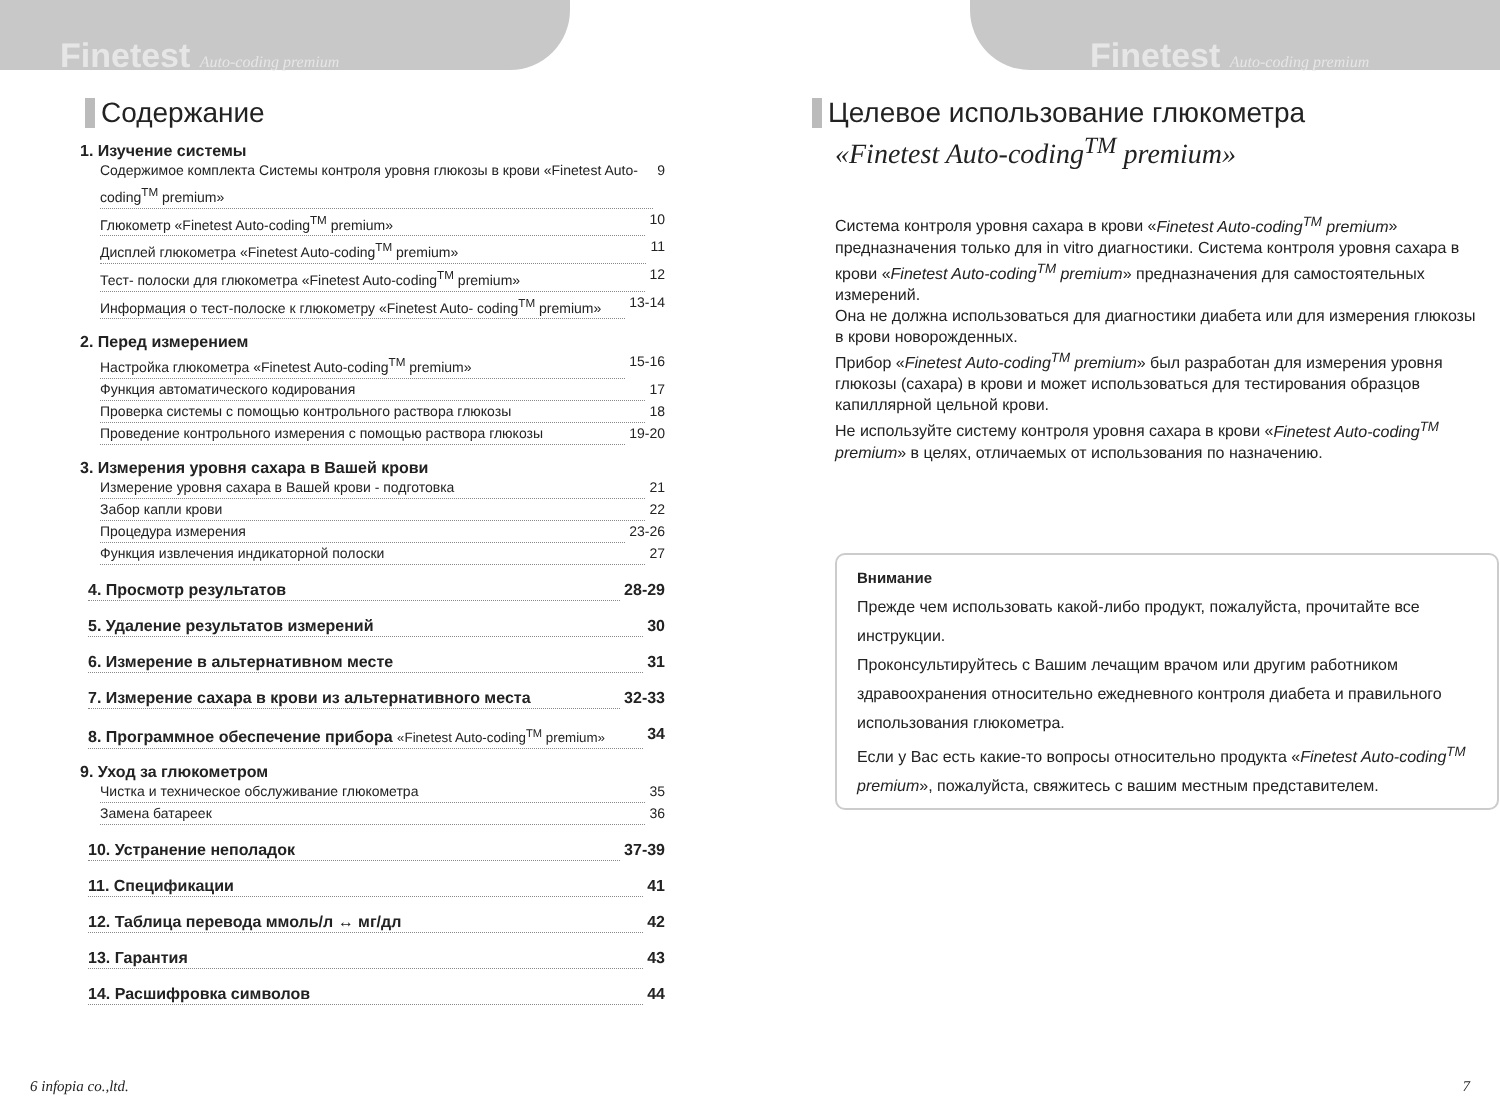Finetest Auto-coding premium
Содержание
1. Изучение системы
Содержимое комплекта Системы контроля уровня глюкозы в крови «Finetest Auto-coding<sup>TM</sup> premium» 9
Глюкометр «Finetest Auto-coding<sup>TM</sup> premium» 10
Дисплей глюкометра «Finetest Auto-coding<sup>TM</sup> premium» 11
Тест- полоски для глюкометра «Finetest Auto-coding<sup>TM</sup> premium» 12
Информация о тест-полоске к глюкометру «Finetest Auto- coding<sup>TM</sup> premium» 13-14
2. Перед измерением
Настройка глюкометра «Finetest Auto-coding<sup>TM</sup> premium» 15-16
Функция автоматического кодирования 17
Проверка системы с помощью контрольного раствора глюкозы 18
Проведение контрольного измерения с помощью раствора глюкозы 19-20
3. Измерения уровня сахара в Вашей крови
Измерение уровня сахара в Вашей крови - подготовка 21
Забор капли крови 22
Процедура измерения 23-26
Функция извлечения индикаторной полоски 27
4. Просмотр результатов 28-29
5. Удаление результатов измерений 30
6. Измерение в альтернативном месте 31
7. Измерение сахара в крови из альтернативного места 32-33
8. Программное обеспечение прибора «Finetest Auto-coding<sup>TM</sup> premium» 34
9. Уход за глюкометром
Чистка и техническое обслуживание глюкометра 35
Замена батареек 36
10. Устранение неполадок 37-39
11. Спецификации 41
12. Таблица перевода ммоль/л ↔ мг/дл 42
13. Гарантия 43
14. Расшифровка символов 44
6 infopia co.,ltd.
Finetest Auto-coding premium
Целевое использование глюкометра
«Finetest Auto-coding<sup>TM</sup> premium»
Система контроля уровня сахара в крови «Finetest Auto-coding<sup>TM</sup> premium» предназначения только для in vitro диагностики. Система контроля уровня сахара в крови «Finetest Auto-coding<sup>TM</sup> premium» предназначения для самостоятельных измерений.
Она не должна использоваться для диагностики диабета или для измерения глюкозы в крови новорожденных.
Прибор «Finetest Auto-coding<sup>TM</sup> premium» был разработан для измерения уровня глюкозы (сахара) в крови и может использоваться для тестирования образцов капиллярной цельной крови.
Не используйте систему контроля уровня сахара в крови «Finetest Auto-coding<sup>TM</sup> premium» в целях, отличаемых от использования по назначению.
Внимание
Прежде чем использовать какой-либо продукт, пожалуйста, прочитайте все инструкции.
Проконсультируйтесь с Вашим лечащим врачом или другим работником здравоохранения относительно ежедневного контроля диабета и правильного использования глюкометра.
Если у Вас есть какие-то вопросы относительно продукта «Finetest Auto-coding<sup>TM</sup> premium», пожалуйста, свяжитесь с вашим местным представителем.
7